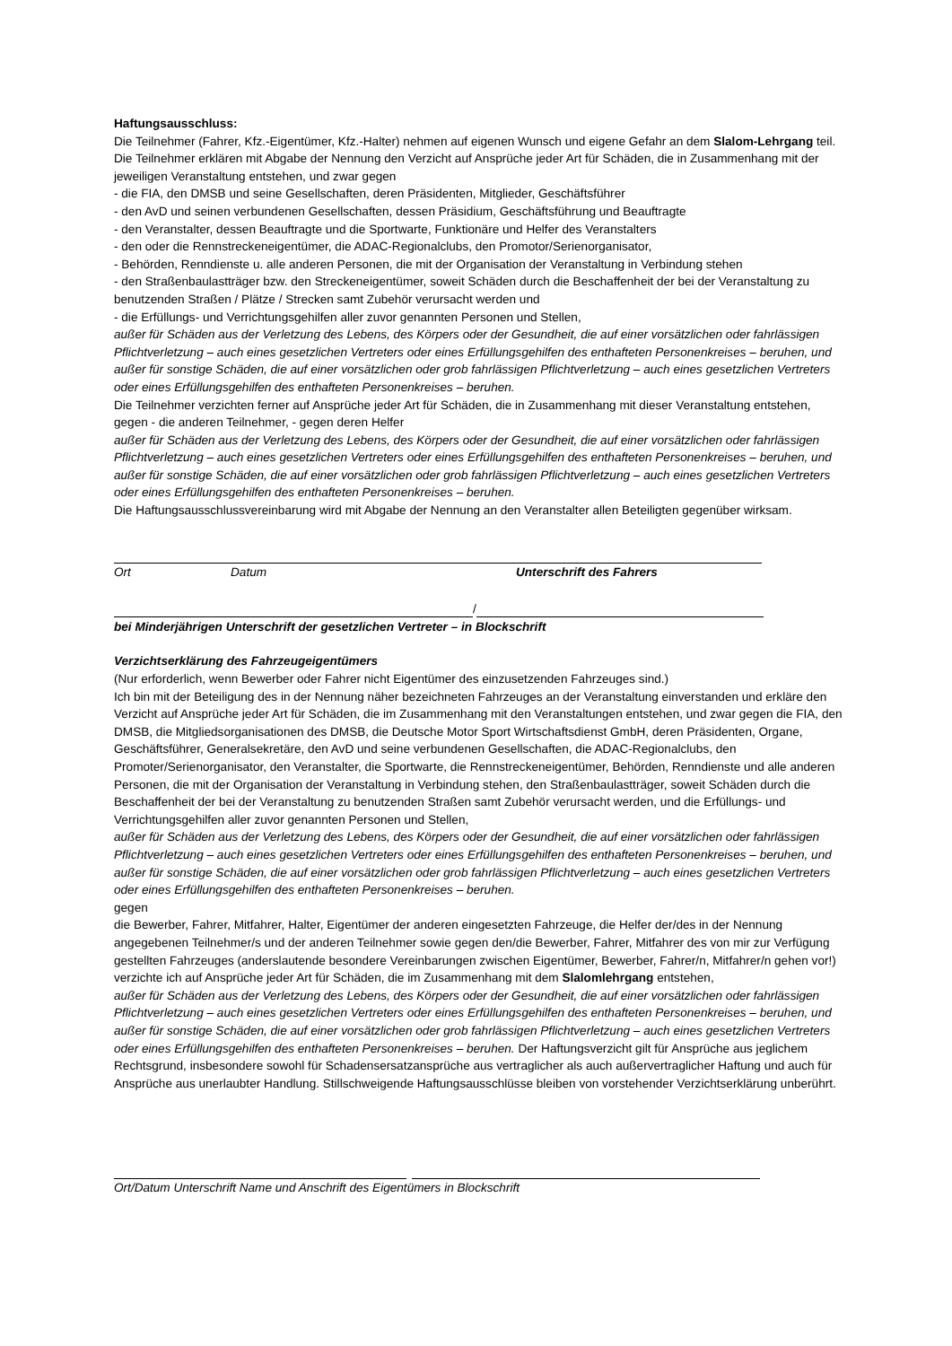Haftungsausschluss:
Die Teilnehmer (Fahrer, Kfz.-Eigentümer, Kfz.-Halter) nehmen auf eigenen Wunsch und eigene Gefahr an dem Slalom-Lehrgang teil. Die Teilnehmer erklären mit Abgabe der Nennung den Verzicht auf Ansprüche jeder Art für Schäden, die in Zusammenhang mit der jeweiligen Veranstaltung entstehen, und zwar gegen
- die FIA, den DMSB und seine Gesellschaften, deren Präsidenten, Mitglieder, Geschäftsführer
- den AvD und seinen verbundenen Gesellschaften, dessen Präsidium, Geschäftsführung und Beauftragte
- den Veranstalter, dessen Beauftragte und die Sportwarte, Funktionäre und Helfer des Veranstalters
- den oder die Rennstreckeneigentümer, die ADAC-Regionalclubs, den Promotor/Serienorganisator,
- Behörden, Renndienste u. alle anderen Personen, die mit der Organisation der Veranstaltung in Verbindung stehen
- den Straßenbaulastträger bzw. den Streckeneigentümer, soweit Schäden durch die Beschaffenheit der bei der Veranstaltung zu benutzenden Straßen / Plätze / Strecken samt Zubehör verursacht werden und
- die Erfüllungs- und Verrichtungsgehilfen aller zuvor genannten Personen und Stellen,
außer für Schäden aus der Verletzung des Lebens, des Körpers oder der Gesundheit, die auf einer vorsätzlichen oder fahrlässigen Pflichtverletzung – auch eines gesetzlichen Vertreters oder eines Erfüllungsgehilfen des enthafteten Personenkreises – beruhen, und außer für sonstige Schäden, die auf einer vorsätzlichen oder grob fahrlässigen Pflichtverletzung – auch eines gesetzlichen Vertreters oder eines Erfüllungsgehilfen des enthafteten Personenkreises – beruhen.
Die Teilnehmer verzichten ferner auf Ansprüche jeder Art für Schäden, die in Zusammenhang mit dieser Veranstaltung entstehen, gegen - die anderen Teilnehmer, - gegen deren Helfer
außer für Schäden aus der Verletzung des Lebens, des Körpers oder der Gesundheit, die auf einer vorsätzlichen oder fahrlässigen Pflichtverletzung – auch eines gesetzlichen Vertreters oder eines Erfüllungsgehilfen des enthafteten Personenkreises – beruhen, und außer für sonstige Schäden, die auf einer vorsätzlichen oder grob fahrlässigen Pflichtverletzung – auch eines gesetzlichen Vertreters oder eines Erfüllungsgehilfen des enthafteten Personenkreises – beruhen.
Die Haftungsausschlussvereinbarung wird mit Abgabe der Nennung an den Veranstalter allen Beteiligten gegenüber wirksam.
Ort Datum Unterschrift des Fahrers
/
bei Minderjährigen Unterschrift der gesetzlichen Vertreter – in Blockschrift
Verzichtserklärung des Fahrzeugeigentümers
(Nur erforderlich, wenn Bewerber oder Fahrer nicht Eigentümer des einzusetzenden Fahrzeuges sind.)
Ich bin mit der Beteiligung des in der Nennung näher bezeichneten Fahrzeuges an der Veranstaltung einverstanden und erkläre den Verzicht auf Ansprüche jeder Art für Schäden, die im Zusammenhang mit den Veranstaltungen entstehen, und zwar gegen die FIA, den DMSB, die Mitgliedsorganisationen des DMSB, die Deutsche Motor Sport Wirtschaftsdienst GmbH, deren Präsidenten, Organe, Geschäftsführer, Generalsekretäre, den AvD und seine verbundenen Gesellschaften, die ADAC-Regionalclubs, den Promoter/Serienorganisator, den Veranstalter, die Sportwarte, die Rennstreckeneigentümer, Behörden, Renndienste und alle anderen Personen, die mit der Organisation der Veranstaltung in Verbindung stehen, den Straßenbaulastträger, soweit Schäden durch die Beschaffenheit der bei der Veranstaltung zu benutzenden Straßen samt Zubehör verursacht werden, und die Erfüllungs- und Verrichtungsgehilfen aller zuvor genannten Personen und Stellen,
außer für Schäden aus der Verletzung des Lebens, des Körpers oder der Gesundheit, die auf einer vorsätzlichen oder fahrlässigen Pflichtverletzung – auch eines gesetzlichen Vertreters oder eines Erfüllungsgehilfen des enthafteten Personenkreises – beruhen, und außer für sonstige Schäden, die auf einer vorsätzlichen oder grob fahrlässigen Pflichtverletzung – auch eines gesetzlichen Vertreters oder eines Erfüllungsgehilfen des enthafteten Personenkreises – beruhen.
gegen
die Bewerber, Fahrer, Mitfahrer, Halter, Eigentümer der anderen eingesetzten Fahrzeuge, die Helfer der/des in der Nennung angegebenen Teilnehmer/s und der anderen Teilnehmer sowie gegen den/die Bewerber, Fahrer, Mitfahrer des von mir zur Verfügung gestellten Fahrzeuges (anderslautende besondere Vereinbarungen zwischen Eigentümer, Bewerber, Fahrer/n, Mitfahrer/n gehen vor!) verzichte ich auf Ansprüche jeder Art für Schäden, die im Zusammenhang mit dem Slalomlehrgang entstehen,
außer für Schäden aus der Verletzung des Lebens, des Körpers oder der Gesundheit, die auf einer vorsätzlichen oder fahrlässigen Pflichtverletzung – auch eines gesetzlichen Vertreters oder eines Erfüllungsgehilfen des enthafteten Personenkreises – beruhen, und außer für sonstige Schäden, die auf einer vorsätzlichen oder grob fahrlässigen Pflichtverletzung – auch eines gesetzlichen Vertreters oder eines Erfüllungsgehilfen des enthafteten Personenkreises – beruhen. Der Haftungsverzicht gilt für Ansprüche aus jeglichem Rechtsgrund, insbesondere sowohl für Schadensersatzansprüche aus vertraglicher als auch außervertraglicher Haftung und auch für Ansprüche aus unerlaubter Handlung. Stillschweigende Haftungsausschlüsse bleiben von vorstehender Verzichtserklärung unberührt.
Ort/Datum Unterschrift Name und Anschrift des Eigentümers in Blockschrift